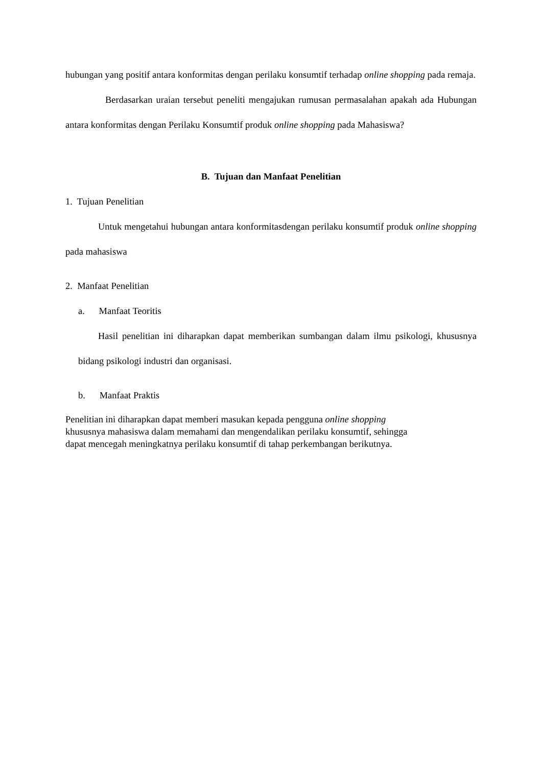hubungan yang positif antara konformitas dengan perilaku konsumtif terhadap online shopping pada remaja.
Berdasarkan uraian tersebut peneliti mengajukan rumusan permasalahan apakah ada Hubungan antara konformitas dengan Perilaku Konsumtif produk online shopping pada Mahasiswa?
B. Tujuan dan Manfaat Penelitian
1. Tujuan Penelitian
Untuk mengetahui hubungan antara konformitasdengan perilaku konsumtif produk online shopping pada mahasiswa
2. Manfaat Penelitian
a. Manfaat Teoritis
Hasil penelitian ini diharapkan dapat memberikan sumbangan dalam ilmu psikologi, khususnya bidang psikologi industri dan organisasi.
b. Manfaat Praktis
Penelitian ini diharapkan dapat memberi masukan kepada pengguna online shopping
khususnya mahasiswa dalam memahami dan mengendalikan perilaku konsumtif, sehingga
dapat mencegah meningkatnya perilaku konsumtif di tahap perkembangan berikutnya.